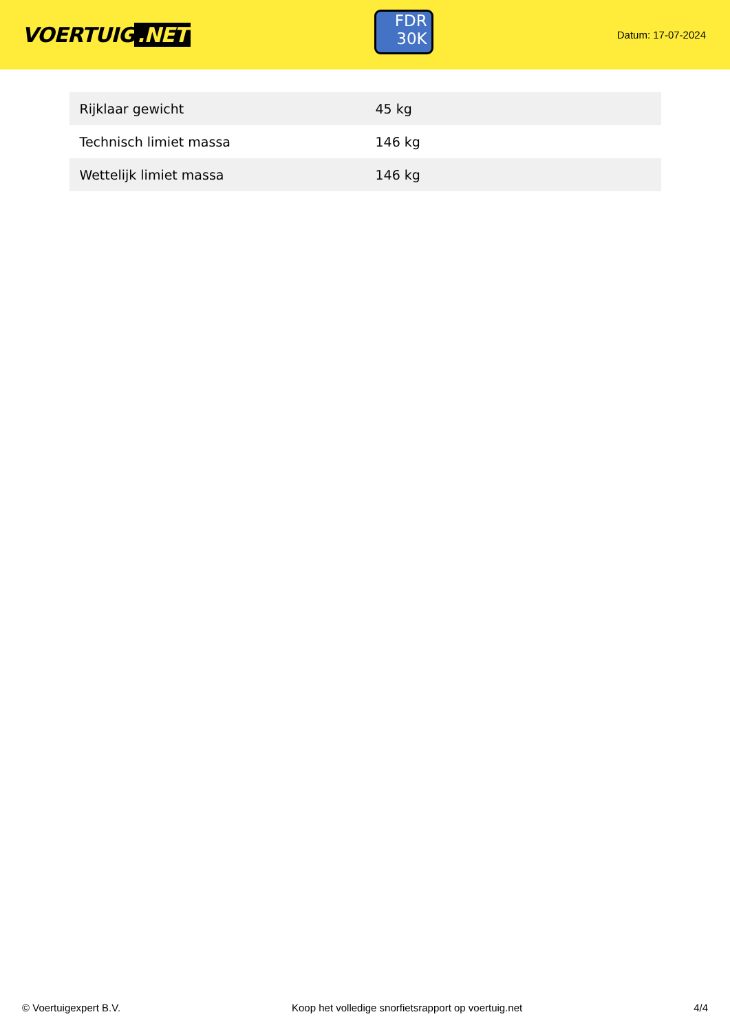VOERTUIG.NET
FDR
30K
Datum: 17-07-2024
| Rijklaar gewicht | 45 kg |
| Technisch limiet massa | 146 kg |
| Wettelijk limiet massa | 146 kg |
© Voertuigexpert B.V. Koop het volledige snorfietsrapport op voertuig.net 4/4